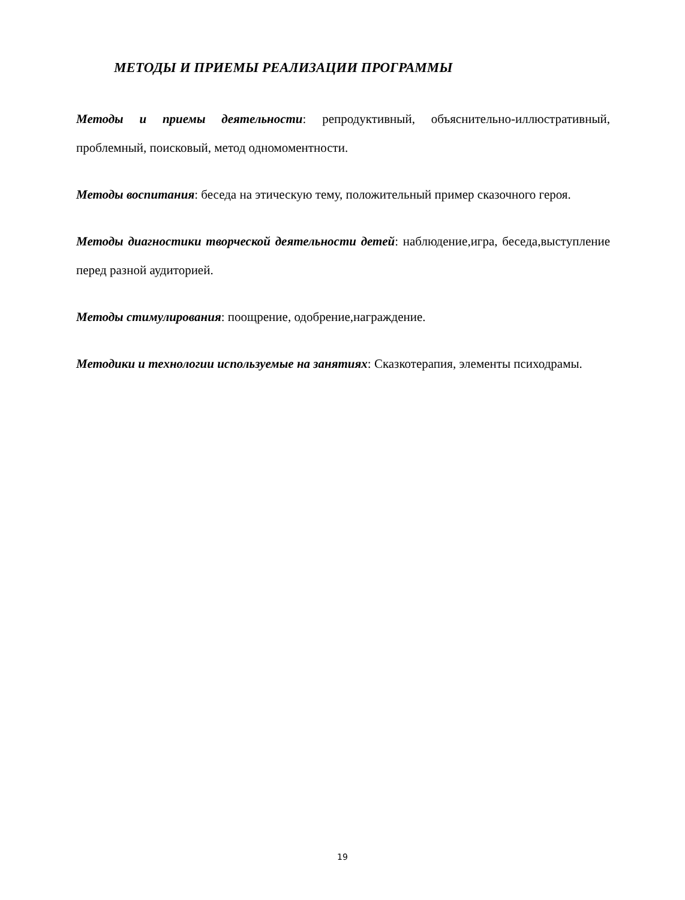МЕТОДЫ И ПРИЕМЫ РЕАЛИЗАЦИИ ПРОГРАММЫ
Методы и приемы деятельности: репродуктивный, объяснительно-иллюстративный, проблемный, поисковый, метод одномоментности.
Методы воспитания: беседа на этическую тему, положительный пример сказочного героя.
Методы диагностики творческой деятельности детей: наблюдение,игра, беседа,выступление перед разной аудиторией.
Методы стимулирования: поощрение, одобрение,награждение.
Методики и технологии используемые на занятиях: Сказкотерапия, элементы психодрамы.
19